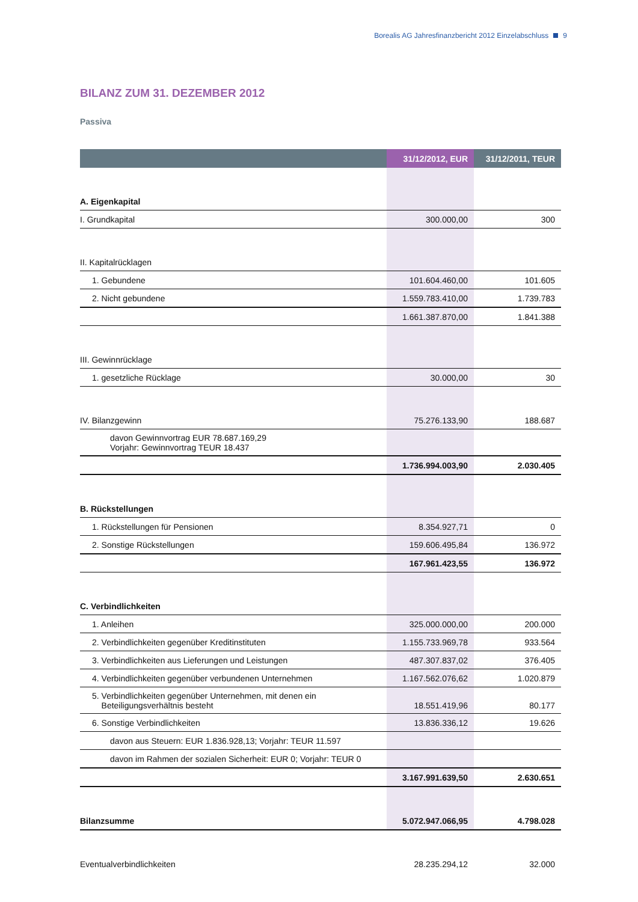Borealis AG Jahresfinanzbericht 2012 Einzelabschluss 9
BILANZ ZUM 31. DEZEMBER 2012
Passiva
| | 31/12/2012, EUR | 31/12/2011, TEUR |
| --- | --- | --- |
| A. Eigenkapital | | |
| I. Grundkapital | 300.000,00 | 300 |
| II. Kapitalrücklagen | | |
| 1. Gebundene | 101.604.460,00 | 101.605 |
| 2. Nicht gebundene | 1.559.783.410,00 | 1.739.783 |
| | 1.661.387.870,00 | 1.841.388 |
| III. Gewinnrücklage | | |
| 1. gesetzliche Rücklage | 30.000,00 | 30 |
| IV. Bilanzgewinn | 75.276.133,90 | 188.687 |
| davon Gewinnvortrag EUR 78.687.169,29 Vorjahr: Gewinnvortrag TEUR 18.437 | | |
| | 1.736.994.003,90 | 2.030.405 |
| B. Rückstellungen | | |
| 1. Rückstellungen für Pensionen | 8.354.927,71 | 0 |
| 2. Sonstige Rückstellungen | 159.606.495,84 | 136.972 |
| | 167.961.423,55 | 136.972 |
| C. Verbindlichkeiten | | |
| 1. Anleihen | 325.000.000,00 | 200.000 |
| 2. Verbindlichkeiten gegenüber Kreditinstituten | 1.155.733.969,78 | 933.564 |
| 3. Verbindlichkeiten aus Lieferungen und Leistungen | 487.307.837,02 | 376.405 |
| 4. Verbindlichkeiten gegenüber verbundenen Unternehmen | 1.167.562.076,62 | 1.020.879 |
| 5. Verbindlichkeiten gegenüber Unternehmen, mit denen ein Beteiligungsverhältnis besteht | 18.551.419,96 | 80.177 |
| 6. Sonstige Verbindlichkeiten | 13.836.336,12 | 19.626 |
| davon aus Steuern: EUR 1.836.928,13; Vorjahr: TEUR 11.597 | | |
| davon im Rahmen der sozialen Sicherheit: EUR 0; Vorjahr: TEUR 0 | | |
| | 3.167.991.639,50 | 2.630.651 |
| Bilanzsumme | 5.072.947.066,95 | 4.798.028 |
| Eventualverbindlichkeiten | 28.235.294,12 | 32.000 |